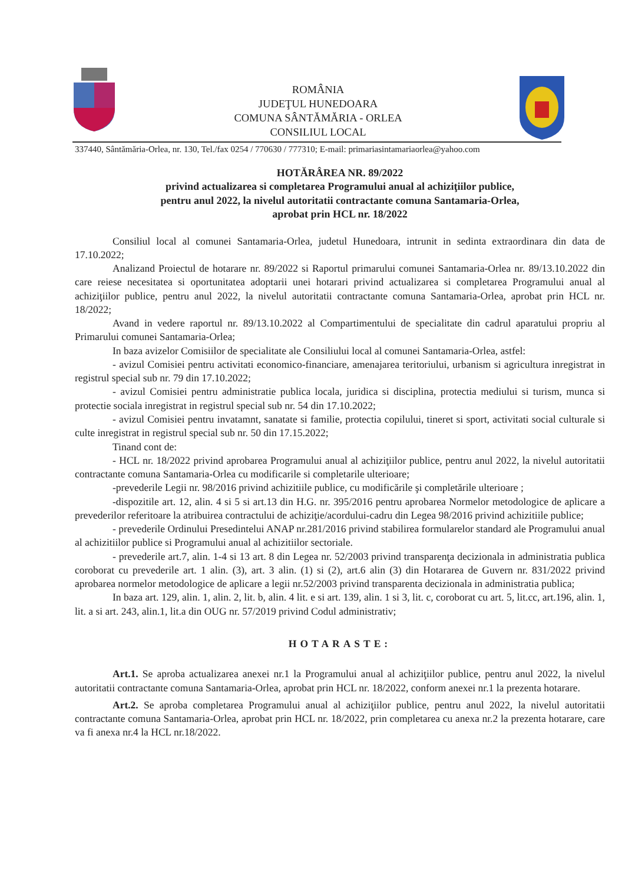ROMÂNIA
JUDEŢUL HUNEDOARA
COMUNA SÂNTĂMĂRIA - ORLEA
CONSILIUL LOCAL
337440, Sântămăria-Orlea, nr. 130, Tel./fax 0254 / 770630 / 777310; E-mail: primariasintamariaorlea@yahoo.com
HOTĂRÂREA NR. 89/2022
privind actualizarea si completarea Programului anual al achiziţiilor publice,
pentru anul 2022, la nivelul autoritatii contractante comuna Santamaria-Orlea,
aprobat prin HCL nr. 18/2022
Consiliul local al comunei Santamaria-Orlea, judetul Hunedoara, intrunit in sedinta extraordinara din data de 17.10.2022;
Analizand Proiectul de hotarare nr. 89/2022 si Raportul primarului comunei Santamaria-Orlea nr. 89/13.10.2022 din care reiese necesitatea si oportunitatea adoptarii unei hotarari privind actualizarea si completarea Programului anual al achiziţiilor publice, pentru anul 2022, la nivelul autoritatii contractante comuna Santamaria-Orlea, aprobat prin HCL nr. 18/2022;
Avand in vedere raportul nr. 89/13.10.2022 al Compartimentului de specialitate din cadrul aparatului propriu al Primarului comunei Santamaria-Orlea;
In baza avizelor Comisiilor de specialitate ale Consiliului local al comunei Santamaria-Orlea, astfel:
- avizul Comisiei pentru activitati economico-financiare, amenajarea teritoriului, urbanism si agricultura inregistrat in registrul special sub nr. 79 din 17.10.2022;
- avizul Comisiei pentru administratie publica locala, juridica si disciplina, protectia mediului si turism, munca si protectie sociala inregistrat in registrul special sub nr. 54 din 17.10.2022;
- avizul Comisiei pentru invatamnt, sanatate si familie, protectia copilului, tineret si sport, activitati social culturale si culte inregistrat in registrul special sub nr. 50 din 17.15.2022;
Tinand cont de:
- HCL nr. 18/2022 privind aprobarea Programului anual al achiziţiilor publice, pentru anul 2022, la nivelul autoritatii contractante comuna Santamaria-Orlea cu modificarile si completarile ulterioare;
-prevederile Legii nr. 98/2016 privind achizitiile publice, cu modificările şi completările ulterioare ;
-dispozitile art. 12, alin. 4 si 5 si art.13 din H.G. nr. 395/2016 pentru aprobarea Normelor metodologice de aplicare a prevederilor referitoare la atribuirea contractului de achiziţie/acordului-cadru din Legea 98/2016 privind achizitiile publice;
- prevederile Ordinului Presedintelui ANAP nr.281/2016 privind stabilirea formularelor standard ale Programului anual al achizitiilor publice si Programului anual al achizitiilor sectoriale.
- prevederile art.7, alin. 1-4 si 13 art. 8 din Legea nr. 52/2003 privind transparenţa decizionala in administratia publica coroborat cu prevederile art. 1 alin. (3), art. 3 alin. (1) si (2), art.6 alin (3) din Hotararea de Guvern nr. 831/2022 privind aprobarea normelor metodologice de aplicare a legii nr.52/2003 privind transparenta decizionala in administratia publica;
In baza art. 129, alin. 1, alin. 2, lit. b, alin. 4 lit. e si art. 139, alin. 1 si 3, lit. c, coroborat cu art. 5, lit.cc, art.196, alin. 1, lit. a si art. 243, alin.1, lit.a din OUG nr. 57/2019 privind Codul administrativ;
HOTARASTE:
Art.1. Se aproba actualizarea anexei nr.1 la Programului anual al achiziţiilor publice, pentru anul 2022, la nivelul autoritatii contractante comuna Santamaria-Orlea, aprobat prin HCL nr. 18/2022, conform anexei nr.1 la prezenta hotarare.
Art.2. Se aproba completarea Programului anual al achiziţiilor publice, pentru anul 2022, la nivelul autoritatii contractante comuna Santamaria-Orlea, aprobat prin HCL nr. 18/2022, prin completarea cu anexa nr.2 la prezenta hotarare, care va fi anexa nr.4 la HCL nr.18/2022.